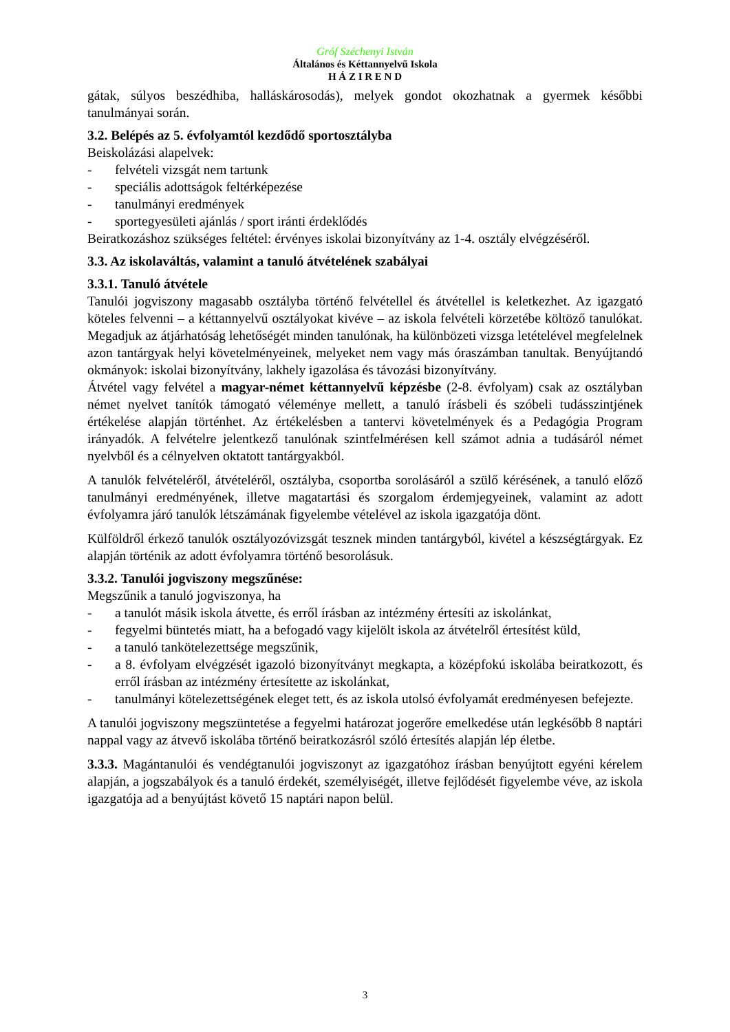Gróf Széchenyi István
Általános és Kéttannyelvű Iskola
H Á Z I R E N D
gátak, súlyos beszédhiba, halláskárosodás), melyek gondot okozhatnak a gyermek későbbi tanulmányai során.
3.2. Belépés az 5. évfolyamtól kezdődő sportosztályba
Beiskolázási alapelvek:
- felvételi vizsgát nem tartunk
- speciális adottságok feltérképezése
- tanulmányi eredmények
- sportegyesületi ajánlás / sport iránti érdeklődés
Beiratkozáshoz szükséges feltétel: érvényes iskolai bizonyítvány az 1-4. osztály elvégzéséről.
3.3. Az iskolaváltás, valamint a tanuló átvételének szabályai
3.3.1. Tanuló átvétele
Tanulói jogviszony magasabb osztályba történő felvétellel és átvétellel is keletkezhet. Az igazgató köteles felvenni – a kéttannyelvű osztályokat kivéve – az iskola felvételi körzetébe költöző tanulókat. Megadjuk az átjárhatóság lehetőségét minden tanulónak, ha különbözeti vizsga letételével megfelelnek azon tantárgyak helyi követelményeinek, melyeket nem vagy más óraszámban tanultak. Benyújtandó okmányok: iskolai bizonyítvány, lakhely igazolása és távozási bizonyítvány.
Átvétel vagy felvétel a magyar-német kéttannyelvű képzésbe (2-8. évfolyam) csak az osztályban német nyelvet tanítók támogató véleménye mellett, a tanuló írásbeli és szóbeli tudásszintjének értékelése alapján történhet. Az értékelésben a tantervi követelmények és a Pedagógia Program irányadók. A felvételre jelentkező tanulónak szintfelmérésen kell számot adnia a tudásáról német nyelvből és a célnyelven oktatott tantárgyakból.
A tanulók felvételéről, átvételéről, osztályba, csoportba sorolásáról a szülő kérésének, a tanuló előző tanulmányi eredményének, illetve magatartási és szorgalom érdemjegyeinek, valamint az adott évfolyamra járó tanulók létszámának figyelembe vételével az iskola igazgatója dönt.
Külföldről érkező tanulók osztályozóvizsgát tesznek minden tantárgyból, kivétel a készségtárgyak. Ez alapján történik az adott évfolyamra történő besorolásuk.
3.3.2. Tanulói jogviszony megszűnése:
Megszűnik a tanuló jogviszonya, ha
- a tanulót másik iskola átvette, és erről írásban az intézmény értesíti az iskolánkat,
- fegyelmi büntetés miatt, ha a befogadó vagy kijelölt iskola az átvételről értesítést küld,
- a tanuló tankötelezettsége megszűnik,
- a 8. évfolyam elvégzését igazoló bizonyítványt megkapta, a középfokú iskolába beiratkozott, és erről írásban az intézmény értesítette az iskolánkat,
- tanulmányi kötelezettségének eleget tett, és az iskola utolsó évfolyamát eredményesen befejezte.
A tanulói jogviszony megszüntetése a fegyelmi határozat jogerőre emelkedése után legkésőbb 8 naptári nappal vagy az átvevő iskolába történő beiratkozásról szóló értesítés alapján lép életbe.
3.3.3. Magántanulói és vendégtanulói jogviszonyt az igazgatóhoz írásban benyújtott egyéni kérelem alapján, a jogszabályok és a tanuló érdekét, személyiségét, illetve fejlődését figyelembe véve, az iskola igazgatója ad a benyújtást követő 15 naptári napon belül.
3